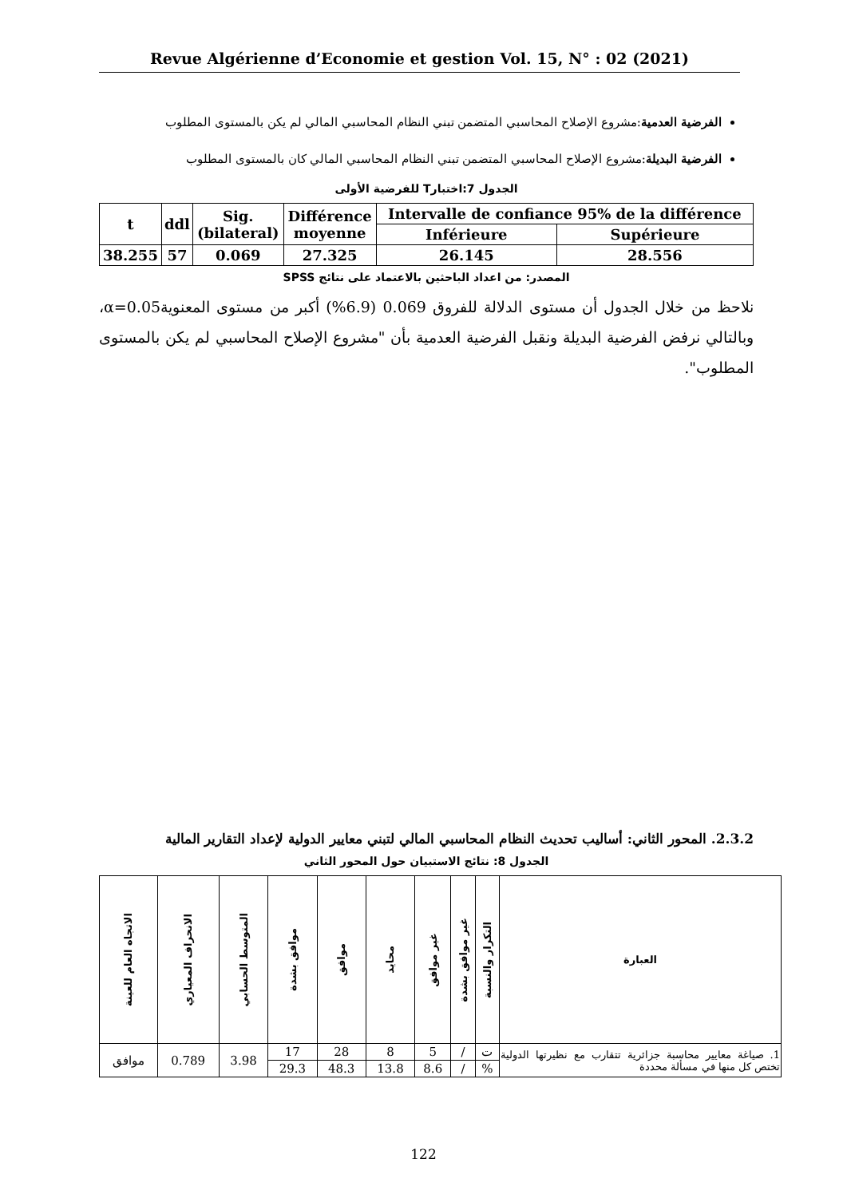Revue Algérienne d’Economie et gestion Vol. 15, N° : 02 (2021)
الفرضية العدمية:مشروع الإصلاح المحاسبي المتضمن تبني النظام المحاسبي المالي لم يكن بالمستوى المطلوب
الفرضية البديلة:مشروع الإصلاح المحاسبي المتضمن تبني النظام المحاسبي المالي كان بالمستوى المطلوب
الجدول 7:اختبارT للفرضية الأولى
| t | ddl | Sig. (bilateral) | Différence moyenne | Intervalle de confiance 95% de la différence | |
| --- | --- | --- | --- | --- | --- |
| | | | | Inférieure | Supérieure |
| 38.255 | 57 | 0.069 | 27.325 | 26.145 | 28.556 |
المصدر: من اعداد الباحثين بالاعتماد على نتائج SPSS
نلاحظ من خلال الجدول أن مستوى الدلالة للفروق 0.069 (6.9%) أكبر من مستوى المعنوية0.05=α، وبالتالي نرفض الفرضية البديلة ونقبل الفرضية العدمية بأن "مشروع الإصلاح المحاسبي لم يكن بالمستوى المطلوب".
2.3.2. المحور الثاني: أساليب تحديث النظام المحاسبي المالي لتبني معايير الدولية لإعداد التقارير المالية
الجدول 8: نتائج الاستبيان حول المحور الثاني
| العبارة | التكرار والنسبة | غير موافق بشدة | غير موافق | محايد | موافق | موافق بشدة | المتوسط الحسابي | الانحراف المعياري | الاتجاه العام للعينة |
| --- | --- | --- | --- | --- | --- | --- | --- | --- | --- |
| 1. صياغة معايير محاسبة جزائرية تتقارب مع نظيرتها الدولية تختص كل منها في مسألة محددة | ت | / | 5 | 8 | 28 | 17 | 3.98 | 0.789 | موافق |
| | % | / | 8.6 | 13.8 | 48.3 | 29.3 | | | |
122